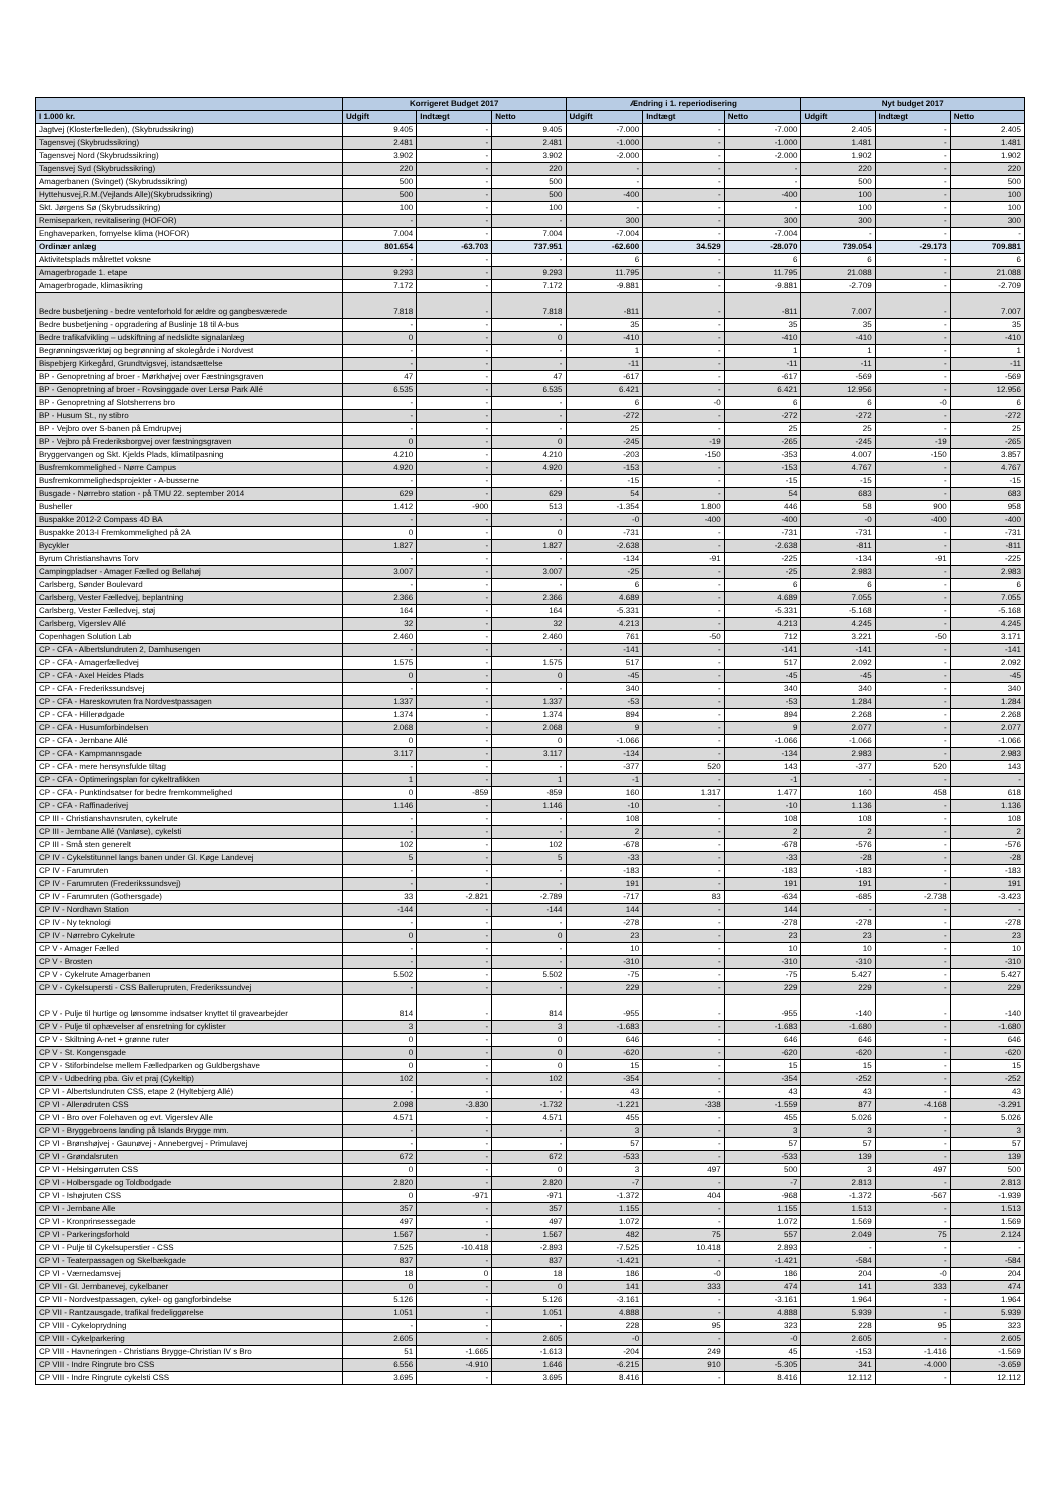| | Korrigeret Budget 2017 | | | Ændring i 1. reperiodisering | | | Nyt budget 2017 | | |
| --- | --- | --- | --- | --- | --- | --- | --- | --- | --- |
| I 1.000 kr. | Udgift | Indtægt | Netto | Udgift | Indtægt | Netto | Udgift | Indtægt | Netto |
| Jagtvej (Klosterfælleden), (Skybrudssikring) | 9.405 | - | 9.405 | -7.000 | - | -7.000 | 2.405 | - | 2.405 |
| Tagensvej (Skybrudssikring) | 2.481 | - | 2.481 | -1.000 | - | -1.000 | 1.481 | - | 1.481 |
| Tagensvej Nord (Skybrudssikring) | 3.902 | - | 3.902 | -2.000 | - | -2.000 | 1.902 | - | 1.902 |
| Tagensvej Syd (Skybrudssikring) | 220 | - | 220 | - | - | - | 220 | - | 220 |
| Amagerbanen (Svinget) (Skybrudssikring) | 500 | - | 500 | - | - | - | 500 | - | 500 |
| Hyttehusvej,R.M.(Vejlands Alle)(Skybrudssikring) | 500 | - | 500 | -400 | - | -400 | 100 | - | 100 |
| Skt. Jørgens Sø (Skybrudssikring) | 100 | - | 100 | - | - | - | 100 | - | 100 |
| Remiseparken, revitalisering (HOFOR) | - | - | - | 300 | - | 300 | 300 | - | 300 |
| Enghaveparken, fornyelse klima (HOFOR) | 7.004 | - | 7.004 | -7.004 | - | -7.004 | - | - | - |
| Ordinær anlæg | 801.654 | -63.703 | 737.951 | -62.600 | 34.529 | -28.070 | 739.054 | -29.173 | 709.881 |
| Aktivitetsplads målrettet voksne | - | - | - | 6 | - | 6 | 6 | - | 6 |
| Amagerbrogade 1. etape | 9.293 | - | 9.293 | 11.795 | - | 11.795 | 21.088 | - | 21.088 |
| Amagerbrogade, klimasikring | 7.172 | - | 7.172 | -9.881 | - | -9.881 | -2.709 | - | -2.709 |
| Bedre busbetjening - bedre venteforhold for ældre og gangbesværede | 7.818 | - | 7.818 | -811 | - | -811 | 7.007 | - | 7.007 |
| Bedre busbetjening - opgradering af Buslinje 18 til A-bus | - | - | - | 35 | - | 35 | 35 | - | 35 |
| Bedre trafikafvikling – udskiftning af nedslidte signalanlæg | 0 | - | 0 | -410 | - | -410 | -410 | - | -410 |
| Begrønningsværktøj og begrønning af skolegårde i Nordvest | - | - | - | 1 | - | 1 | 1 | - | 1 |
| Bispebjerg Kirkegård, Grundtvigsvej, istandsættelse | - | - | - | -11 | - | -11 | -11 | - | -11 |
| BP - Genopretning af broer - Mørkhøjvej over Fæstningsgraven | 47 | - | 47 | -617 | - | -617 | -569 | - | -569 |
| BP - Genopretning af broer - Rovsinggade over Lersø Park Allé | 6.535 | - | 6.535 | 6.421 | - | 6.421 | 12.956 | - | 12.956 |
| BP - Genopretning af Slotsherrens bro | - | - | - | 6 | -0 | 6 | 6 | -0 | 6 |
| BP - Husum St., ny stibro | - | - | - | -272 | - | -272 | -272 | - | -272 |
| BP - Vejbro over S-banen på Emdrupvej | - | - | - | 25 | - | 25 | 25 | - | 25 |
| BP - Vejbro på Frederiksborgvej over fæstningsgraven | 0 | - | 0 | -245 | -19 | -265 | -245 | -19 | -265 |
| Bryggervangen og Skt. Kjelds Plads, klimatilpasning | 4.210 | - | 4.210 | -203 | -150 | -353 | 4.007 | -150 | 3.857 |
| Busfremkommelighed - Nørre Campus | 4.920 | - | 4.920 | -153 | - | -153 | 4.767 | - | 4.767 |
| Busfremkommelighedsprojekter - A-busserne | - | - | - | -15 | - | -15 | -15 | - | -15 |
| Busgade - Nørrebro station - på TMU 22. september 2014 | 629 | - | 629 | 54 | - | 54 | 683 | - | 683 |
| Busheller | 1.412 | -900 | 513 | -1.354 | 1.800 | 446 | 58 | 900 | 958 |
| Buspakke 2012-2 Compass 4D BA | - | - | - | -0 | -400 | -400 | -0 | -400 | -400 |
| Buspakke 2013-I Fremkommelighed på 2A | 0 | - | 0 | -731 | - | -731 | -731 | - | -731 |
| Bycykler | 1.827 | - | 1.827 | -2.638 | - | -2.638 | -811 | - | -811 |
| Byrum Christianshavns Torv | - | - | - | -134 | -91 | -225 | -134 | -91 | -225 |
| Campingpladser - Amager Fælled og Bellahøj | 3.007 | - | 3.007 | -25 | - | -25 | 2.983 | - | 2.983 |
| Carlsberg, Sønder Boulevard | - | - | - | 6 | - | 6 | 6 | - | 6 |
| Carlsberg, Vester Fælledvej, beplantning | 2.366 | - | 2.366 | 4.689 | - | 4.689 | 7.055 | - | 7.055 |
| Carlsberg, Vester Fælledvej, støj | 164 | - | 164 | -5.331 | - | -5.331 | -5.168 | - | -5.168 |
| Carlsberg, Vigerslev Allé | 32 | - | 32 | 4.213 | - | 4.213 | 4.245 | - | 4.245 |
| Copenhagen Solution Lab | 2.460 | - | 2.460 | 761 | -50 | 712 | 3.221 | -50 | 3.171 |
| CP - CFA - Albertslundruten 2, Damhusengen | - | - | - | -141 | - | -141 | -141 | - | -141 |
| CP - CFA - Amagerfælledvej | 1.575 | - | 1.575 | 517 | - | 517 | 2.092 | - | 2.092 |
| CP - CFA - Axel Heides Plads | 0 | - | 0 | -45 | - | -45 | -45 | - | -45 |
| CP - CFA - Frederikssundsvej | - | - | - | 340 | - | 340 | 340 | - | 340 |
| CP - CFA - Hareskovruten fra Nordvestpassagen | 1.337 | - | 1.337 | -53 | - | -53 | 1.284 | - | 1.284 |
| CP - CFA - Hillerødgade | 1.374 | - | 1.374 | 894 | - | 894 | 2.268 | - | 2.268 |
| CP - CFA - Husumforbindelsen | 2.068 | - | 2.068 | 9 | - | 9 | 2.077 | - | 2.077 |
| CP - CFA - Jernbane Allé | 0 | - | 0 | -1.066 | - | -1.066 | -1.066 | - | -1.066 |
| CP - CFA - Kampmannsgade | 3.117 | - | 3.117 | -134 | - | -134 | 2.983 | - | 2.983 |
| CP - CFA - mere hensynsfulde tiltag | - | - | - | -377 | 520 | 143 | -377 | 520 | 143 |
| CP - CFA - Optimeringsplan for cykeltrafikken | 1 | - | 1 | -1 | - | -1 | - | - | - |
| CP - CFA - Punktindsatser for bedre fremkommelighed | 0 | -859 | -859 | 160 | 1.317 | 1.477 | 160 | 458 | 618 |
| CP - CFA - Raffinaderivej | 1.146 | - | 1.146 | -10 | - | -10 | 1.136 | - | 1.136 |
| CP III - Christianshavnsruten, cykelrute | - | - | - | 108 | - | 108 | 108 | - | 108 |
| CP III - Jernbane Allé (Vanløse), cykelsti | - | - | - | 2 | - | 2 | 2 | - | 2 |
| CP III - Små sten generelt | 102 | - | 102 | -678 | - | -678 | -576 | - | -576 |
| CP IV - Cykelstitunnel langs banen under Gl. Køge Landevej | 5 | - | 5 | -33 | - | -33 | -28 | - | -28 |
| CP IV - Farumruten | - | - | - | -183 | - | -183 | -183 | - | -183 |
| CP IV - Farumruten (Frederikssundsvej) | - | - | - | 191 | - | 191 | 191 | - | 191 |
| CP IV - Farumruten (Gothersgade) | 33 | -2.821 | -2.789 | -717 | 83 | -634 | -685 | -2.738 | -3.423 |
| CP IV - Nordhavn Station | -144 | - | -144 | 144 | - | 144 | - | - | - |
| CP IV - Ny teknologi | - | - | - | -278 | - | -278 | -278 | - | -278 |
| CP IV - Nørrebro Cykelrute | 0 | - | 0 | 23 | - | 23 | 23 | - | 23 |
| CP V - Amager Fælled | - | - | - | 10 | - | 10 | 10 | - | 10 |
| CP V - Brosten | - | - | - | -310 | - | -310 | -310 | - | -310 |
| CP V - Cykelrute Amagerbanen | 5.502 | - | 5.502 | -75 | - | -75 | 5.427 | - | 5.427 |
| CP V - Cykelsupersti - CSS Ballerupruten, Frederikssundvej | - | - | - | 229 | - | 229 | 229 | - | 229 |
| CP V - Pulje til hurtige og lønsomme indsatser knyttet til gravearbejder | 814 | - | 814 | -955 | - | -955 | -140 | - | -140 |
| CP V - Pulje til ophævelser af ensretning for cyklister | 3 | - | 3 | -1.683 | - | -1.683 | -1.680 | - | -1.680 |
| CP V - Skiltning A-net + grønne ruter | 0 | - | 0 | 646 | - | 646 | 646 | - | 646 |
| CP V - St. Kongensgade | 0 | - | 0 | -620 | - | -620 | -620 | - | -620 |
| CP V - Stiforbindelse mellem Fælledparken og Guldbergshave | 0 | - | 0 | 15 | - | 15 | 15 | - | 15 |
| CP V - Udbedring pba. Giv et praj (Cykeltip) | 102 | - | 102 | -354 | - | -354 | -252 | - | -252 |
| CP VI - Albertslundruten CSS, etape 2 (Hyltebjerg Allé) | - | - | - | 43 | - | 43 | 43 | - | 43 |
| CP VI - Allerødruten CSS | 2.098 | -3.830 | -1.732 | -1.221 | -338 | -1.559 | 877 | -4.168 | -3.291 |
| CP VI - Bro over Folehaven og evt. Vigerslev Alle | 4.571 | - | 4.571 | 455 | - | 455 | 5.026 | - | 5.026 |
| CP VI - Bryggebroens landing på Islands Brygge mm. | - | - | - | 3 | - | 3 | 3 | - | 3 |
| CP VI - Brønshøjvej - Gaunøvej - Annebergvej - Primulavej | - | - | - | 57 | - | 57 | 57 | - | 57 |
| CP VI - Grøndalsruten | 672 | - | 672 | -533 | - | -533 | 139 | - | 139 |
| CP VI - Helsingørruten CSS | 0 | - | 0 | 3 | 497 | 500 | 3 | 497 | 500 |
| CP VI - Holbersgade og Toldbodgade | 2.820 | - | 2.820 | -7 | - | -7 | 2.813 | - | 2.813 |
| CP VI - Ishøjruten CSS | 0 | -971 | -971 | -1.372 | 404 | -968 | -1.372 | -567 | -1.939 |
| CP VI - Jernbane Alle | 357 | - | 357 | 1.155 | - | 1.155 | 1.513 | - | 1.513 |
| CP VI - Kronprinsessegade | 497 | - | 497 | 1.072 | - | 1.072 | 1.569 | - | 1.569 |
| CP VI - Parkeringsforhold | 1.567 | - | 1.567 | 482 | 75 | 557 | 2.049 | 75 | 2.124 |
| CP VI - Pulje til Cykelsuperstier - CSS | 7.525 | -10.418 | -2.893 | -7.525 | 10.418 | 2.893 | - | - | - |
| CP VI - Teaterpassagen og Skelbækgade | 837 | - | 837 | -1.421 | - | -1.421 | -584 | - | -584 |
| CP VI - Værnedamsvej | 18 | 0 | 18 | 186 | -0 | 186 | 204 | -0 | 204 |
| CP VII - Gl. Jernbanevej, cykelbaner | 0 | - | 0 | 141 | 333 | 474 | 141 | 333 | 474 |
| CP VII - Nordvestpassagen, cykel- og gangforbindelse | 5.126 | - | 5.126 | -3.161 | - | -3.161 | 1.964 | - | 1.964 |
| CP VII - Rantzausgade, trafikal fredeliggørelse | 1.051 | - | 1.051 | 4.888 | - | 4.888 | 5.939 | - | 5.939 |
| CP VIII - Cykeloprydning | - | - | - | 228 | 95 | 323 | 228 | 95 | 323 |
| CP VIII - Cykelparkering | 2.605 | - | 2.605 | -0 | - | -0 | 2.605 | - | 2.605 |
| CP VIII - Havneringen - Christians Brygge-Christian IV s Bro | 51 | -1.665 | -1.613 | -204 | 249 | 45 | -153 | -1.416 | -1.569 |
| CP VIII - Indre Ringrute bro CSS | 6.556 | -4.910 | 1.646 | -6.215 | 910 | -5.305 | 341 | -4.000 | -3.659 |
| CP VIII - Indre Ringrute cykelsti CSS | 3.695 | - | 3.695 | 8.416 | - | 8.416 | 12.112 | - | 12.112 |